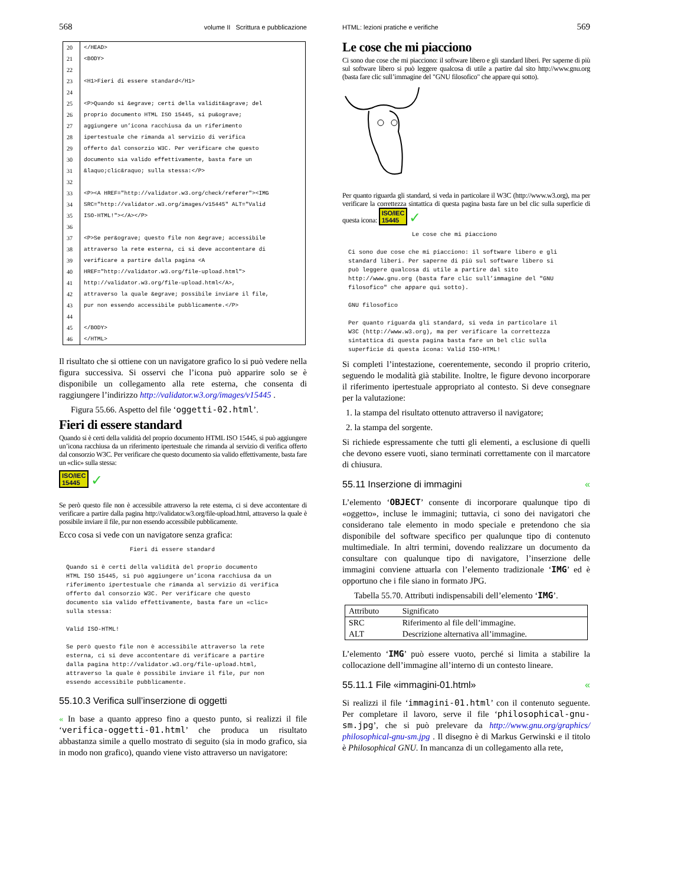568 volume II Scrittura e pubblicazione
| 20 | </HEAD> |
| 21 | <BODY> |
| 22 | |
| 23 | <H1>Fieri di essere standard</H1> |
| 24 | |
| 25 | <P>Quando si &egrave; certi della validit&agrave; del |
| 26 | proprio documento HTML ISO 15445, si pu&ograve; |
| 27 | aggiungere un’icona racchiusa da un riferimento |
| 28 | ipertestuale che rimanda al servizio di verifica |
| 29 | offerto dal consorzio W3C. Per verificare che questo |
| 30 | documento sia valido effettivamente, basta fare un |
| 31 | &laquo;clic&raquo; sulla stessa:</P> |
| 32 | |
| 33 | <P><A HREF="http://validator.w3.org/check/referer"><IMG |
| 34 | SRC="http://validator.w3.org/images/v15445" ALT="Valid |
| 35 | ISO-HTML!"></A></P> |
| 36 | |
| 37 | <P>Se per&ograve; questo file non &egrave; accessibile |
| 38 | attraverso la rete esterna, ci si deve accontentare di |
| 39 | verificare a partire dalla pagina <A |
| 40 | HREF="http://validator.w3.org/file-upload.html"> |
| 41 | http://validator.w3.org/file-upload.html</A>, |
| 42 | attraverso la quale &egrave; possibile inviare il file, |
| 43 | pur non essendo accessibile pubblicamente.</P> |
| 44 | |
| 45 | </BODY> |
| 46 | </HTML> |
Il risultato che si ottiene con un navigatore grafico lo si può vedere nella figura successiva. Si osservi che l’icona può apparire solo se è disponibile un collegamento alla rete esterna, che consenta di raggiungere l’indirizzo http://validator.w3.org/images/v15445 .
Figura 55.66. Aspetto del file ‘oggetti-02.html’.
Fieri di essere standard
Quando si è certi della validità del proprio documento HTML ISO 15445, si può aggiungere un’icona racchiusa da un riferimento ipertestuale che rimanda al servizio di verifica offerto dal consorzio W3C. Per verificare che questo documento sia valido effettivamente, basta fare un «clic» sulla stessa:
ISO/IEC
15445 ✓
Se però questo file non è accessibile attraverso la rete esterna, ci si deve accontentare di verificare a partire dalla pagina http://validator.w3.org/file-upload.html, attraverso la quale è possibile inviare il file, pur non essendo accessibile pubblicamente.
Ecco cosa si vede con un navigatore senza grafica:
                  Fieri di essere standard

Quando si è certi della validità del proprio documento
HTML ISO 15445, si può aggiungere un’icona racchiusa da un
riferimento ipertestuale che rimanda al servizio di verifica
offerto dal consorzio W3C. Per verificare che questo
documento sia valido effettivamente, basta fare un «clic»
sulla stessa:

Valid ISO-HTML!

Se però questo file non è accessibile attraverso la rete
esterna, ci si deve accontentare di verificare a partire
dalla pagina http://validator.w3.org/file-upload.html,
attraverso la quale è possibile inviare il file, pur non
essendo accessibile pubblicamente.
55.10.3 Verifica sull’inserzione di oggetti
« In base a quanto appreso fino a questo punto, si realizzi il file ‘verifica-oggetti-01.html’ che produca un risultato abbastanza simile a quello mostrato di seguito (sia in modo grafico, sia in modo non grafico), quando viene visto attraverso un navigatore:
HTML: lezioni pratiche e verifiche 569
Le cose che mi piacciono
Ci sono due cose che mi piacciono: il software libero e gli standard liberi. Per saperne di più sul software libero si può leggere qualcosa di utile a partire dal sito http://www.gnu.org (basta fare clic sull’immagine del "GNU filosofico" che appare qui sotto).
Per quanto riguarda gli standard, si veda in particolare il W3C (http://www.w3.org), ma per verificare la correttezza sintattica di questa pagina basta fare un bel clic sulla superficie di questa icona: ISO/IEC
15445 ✓
                  Le cose che mi piacciono

Ci sono due cose che mi piacciono: il software libero e gli
standard liberi. Per saperne di più sul software libero si
può leggere qualcosa di utile a partire dal sito
http://www.gnu.org (basta fare clic sull’immagine del "GNU
filosofico" che appare qui sotto).

GNU filosofico

Per quanto riguarda gli standard, si veda in particolare il
W3C (http://www.w3.org), ma per verificare la correttezza
sintattica di questa pagina basta fare un bel clic sulla
superficie di questa icona: Valid ISO-HTML!
Si completi l’intestazione, coerentemente, secondo il proprio criterio, seguendo le modalità già stabilite. Inoltre, le figure devono incorporare il riferimento ipertestuale appropriato al contesto. Si deve consegnare per la valutazione:
1. la stampa del risultato ottenuto attraverso il navigatore;
2. la stampa del sorgente.
Si richiede espressamente che tutti gli elementi, a esclusione di quelli che devono essere vuoti, siano terminati correttamente con il marcatore di chiusura.
55.11 Inserzione di immagini «
L’elemento ‘OBJECT’ consente di incorporare qualunque tipo di «oggetto», incluse le immagini; tuttavia, ci sono dei navigatori che considerano tale elemento in modo speciale e pretendono che sia disponibile del software specifico per qualunque tipo di contenuto multimediale. In altri termini, dovendo realizzare un documento da consultare con qualunque tipo di navigatore, l’inserzione delle immagini conviene attuarla con l’elemento tradizionale ‘IMG’ ed è opportuno che i file siano in formato JPG.
Tabella 55.70. Attributi indispensabili dell’elemento ‘IMG’.
| Attributo | Significato |
| --- | --- |
| SRC | Riferimento al file dell’immagine. |
| ALT | Descrizione alternativa all’immagine. |
L’elemento ‘IMG’ può essere vuoto, perché si limita a stabilire la collocazione dell’immagine all’interno di un contesto lineare.
55.11.1 File «immagini-01.html» «
Si realizzi il file ‘immagini-01.html’ con il contenuto seguente. Per completare il lavoro, serve il file ‘philosophical-gnu-sm.jpg’, che si può prelevare da http://www.gnu.org/graphics/ philosophical-gnu-sm.jpg . Il disegno è di Markus Gerwinski e il titolo è Philosophical GNU. In mancanza di un collegamento alla rete,